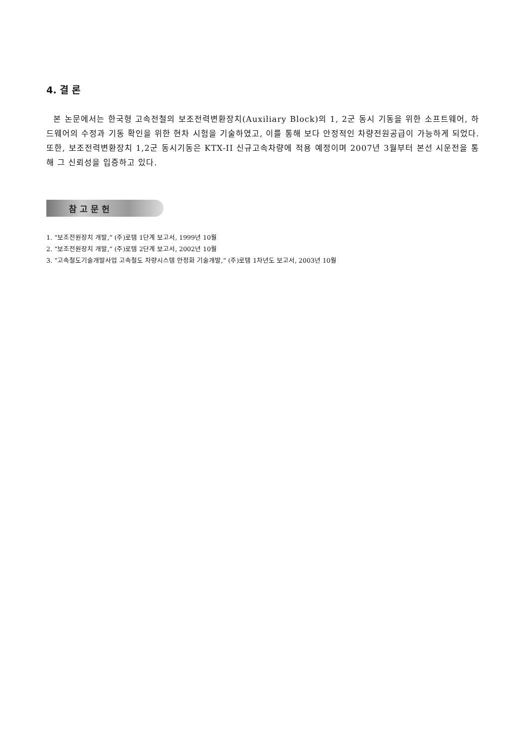4. 결 론
본 논문에서는 한국형 고속전철의 보조전력변환장치(Auxiliary Block)의 1, 2군 동시 기동을 위한 소프트웨어, 하드웨어의 수정과 기동 확인을 위한 현차 시험을 기술하였고, 이를 통해 보다 안정적인 차량전원공급이 가능하게 되었다. 또한, 보조전력변환장치 1,2군 동시기동은 KTX-II 신규고속차량에 적용 예정이며 2007년 3월부터 본선 시운전을 통해 그 신뢰성을 입증하고 있다.
참고문헌
1. “보조전원장치 개발,” (주)로템 1단계 보고서, 1999년 10월
2. “보조전원장치 개발,” (주)로템 2단계 보고서, 2002년 10월
3. “고속철도기술개발사업 고속철도 차량시스템 안정화 기술개발,” (주)로템 1차년도 보고서, 2003년 10월